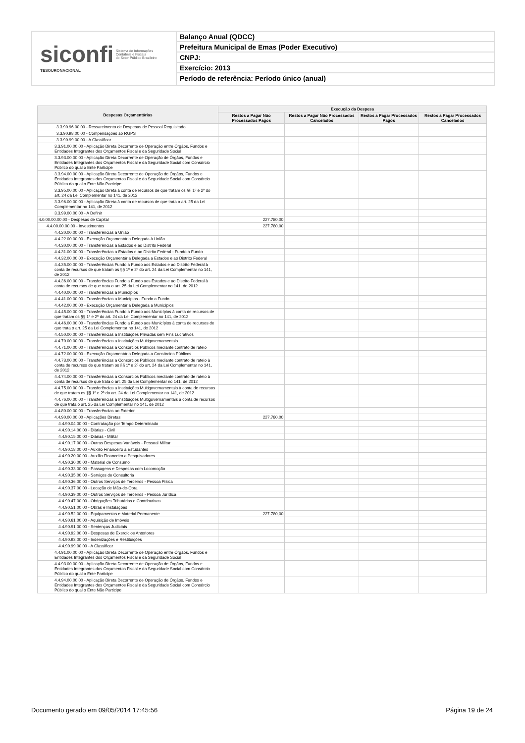siconfi Sistema de Informações
Contábeis e Fiscais
do Setor Público Brasileiro
TESOURONACIONAL
Balanço Anual (QDCC)
Prefeitura Municipal de Emas (Poder Executivo)
CNPJ:
Exercício: 2013
Período de referência: Período único (anual)
| Despesas Orçamentárias | Execução da Despesa | | | |
| --- | --- | --- | --- | --- |
| | Restos a Pagar Não Processados Pagos | Restos a Pagar Não Processados Cancelados | Restos a Pagar Processados Pagos | Restos a Pagar Processados Cancelados |
| 3.3.90.96.00.00 - Ressarcimento de Despesas de Pessoal Requisitado | | | | |
| 3.3.90.98.00.00 - Compensações ao RGPS | | | | |
| 3.3.90.99.00.00 - A Classificar | | | | |
| 3.3.91.00.00.00 - Aplicação Direta Decorrente de Operação entre Órgãos, Fundos e Entidades Integrantes dos Orçamentos Fiscal e da Seguridade Social | | | | |
| 3.3.93.00.00.00 - Aplicação Direta Decorrente de Operação de Órgãos, Fundos e Entidades Integrantes dos Orçamentos Fiscal e da Seguridade Social com Consórcio Público do qual o Ente Participe | | | | |
| 3.3.94.00.00.00 - Aplicação Direta Decorrente de Operação de Órgãos, Fundos e Entidades Integrantes dos Orçamentos Fiscal e da Seguridade Social com Consórcio Público do qual o Ente Não Participe | | | | |
| 3.3.95.00.00.00 - Aplicação Direta à conta de recursos de que tratam os §§ 1º e 2º do art. 24 da Lei Complementar no 141, de 2012 | | | | |
| 3.3.96.00.00.00 - Aplicação Direta à conta de recursos de que trata o art. 25 da Lei Complementar no 141, de 2012 | | | | |
| 3.3.99.00.00.00 - A Definir | | | | |
| 4.0.00.00.00.00 - Despesas de Capital | 227.780,00 | | | |
| 4.4.00.00.00.00 - Investimentos | 227.780,00 | | | |
| 4.4.20.00.00.00 - Transferências à União | | | | |
| 4.4.22.00.00.00 - Execução Orçamentária Delegada à União | | | | |
| 4.4.30.00.00.00 - Transferências a Estados e ao Distrito Federal | | | | |
| 4.4.31.00.00.00 - Transferências a Estados e ao Distrito Federal - Fundo a Fundo | | | | |
| 4.4.32.00.00.00 - Execução Orçamentária Delegada a Estados e ao Distrito Federal | | | | |
| 4.4.35.00.00.00 - Transferências Fundo a Fundo aos Estados e ao Distrito Federal à conta de recursos de que tratam os §§ 1º e 2º do art. 24 da Lei Complementar no 141, de 2012 | | | | |
| 4.4.36.00.00.00 - Transferências Fundo a Fundo aos Estados e ao Distrito Federal à conta de recursos de que trata o art. 25 da Lei Complementar no 141, de 2012 | | | | |
| 4.4.40.00.00.00 - Transferências a Municípios | | | | |
| 4.4.41.00.00.00 - Transferências a Municípios - Fundo a Fundo | | | | |
| 4.4.42.00.00.00 - Execução Orçamentária Delegada a Municípios | | | | |
| 4.4.45.00.00.00 - Transferências Fundo a Fundo aos Municípios à conta de recursos de que tratam os §§ 1º e 2º do art. 24 da Lei Complementar no 141, de 2012 | | | | |
| 4.4.46.00.00.00 - Transferências Fundo a Fundo aos Municípios à conta de recursos de que trata o art. 25 da Lei Complementar no 141, de 2012 | | | | |
| 4.4.50.00.00.00 - Transferências a Instituições Privadas sem Fins Lucrativos | | | | |
| 4.4.70.00.00.00 - Transferências a Instituições Multigovernamentais | | | | |
| 4.4.71.00.00.00 - Transferências a Consórcios Públicos mediante contrato de rateio | | | | |
| 4.4.72.00.00.00 - Execução Orçamentária Delegada a Consórcios Públicos | | | | |
| 4.4.73.00.00.00 - Transferências a Consórcios Públicos mediante contrato de rateio à conta de recursos de que tratam os §§ 1º e 2º do art. 24 da Lei Complementar no 141, de 2012 | | | | |
| 4.4.74.00.00.00 - Transferências a Consórcios Públicos mediante contrato de rateio à conta de recursos de que trata o art. 25 da Lei Complementar no 141, de 2012 | | | | |
| 4.4.75.00.00.00 - Transferências a Instituições Multigovernamentais à conta de recursos de que tratam os §§ 1º e 2º do art. 24 da Lei Complementar no 141, de 2012 | | | | |
| 4.4.76.00.00.00 - Transferências a Instituições Multigovernamentais à conta de recursos de que trata o art. 25 da Lei Complementar no 141, de 2012 | | | | |
| 4.4.80.00.00.00 - Transferências ao Exterior | | | | |
| 4.4.90.00.00.00 - Aplicações Diretas | 227.780,00 | | | |
| 4.4.90.04.00.00 - Contratação por Tempo Determinado | | | | |
| 4.4.90.14.00.00 - Diárias - Civil | | | | |
| 4.4.90.15.00.00 - Diárias - Militar | | | | |
| 4.4.90.17.00.00 - Outras Despesas Variáveis - Pessoal Militar | | | | |
| 4.4.90.18.00.00 - Auxílio Financeiro a Estudantes | | | | |
| 4.4.90.20.00.00 - Auxílio Financeiro a Pesquisadores | | | | |
| 4.4.90.30.00.00 - Material de Consumo | | | | |
| 4.4.90.33.00.00 - Passagens e Despesas com Locomoção | | | | |
| 4.4.90.35.00.00 - Serviços de Consultoria | | | | |
| 4.4.90.36.00.00 - Outros Serviços de Terceiros - Pessoa Física | | | | |
| 4.4.90.37.00.00 - Locação de Mão-de-Obra | | | | |
| 4.4.90.39.00.00 - Outros Serviços de Terceiros - Pessoa Jurídica | | | | |
| 4.4.90.47.00.00 - Obrigações Tributárias e Contributivas | | | | |
| 4.4.90.51.00.00 - Obras e Instalações | | | | |
| 4.4.90.52.00.00 - Equipamentos e Material Permanente | 227.780,00 | | | |
| 4.4.90.61.00.00 - Aquisição de Imóveis | | | | |
| 4.4.90.91.00.00 - Sentenças Judiciais | | | | |
| 4.4.90.92.00.00 - Despesas de Exercícios Anteriores | | | | |
| 4.4.90.93.00.00 - Indenizações e Restituições | | | | |
| 4.4.90.99.00.00 - A Classificar | | | | |
| 4.4.91.00.00.00 - Aplicação Direta Decorrente de Operação entre Órgãos, Fundos e Entidades Integrantes dos Orçamentos Fiscal e da Seguridade Social | | | | |
| 4.4.93.00.00.00 - Aplicação Direta Decorrente de Operação de Órgãos, Fundos e Entidades Integrantes dos Orçamentos Fiscal e da Seguridade Social com Consórcio Público do qual o Ente Participe | | | | |
| 4.4.94.00.00.00 - Aplicação Direta Decorrente de Operação de Órgãos, Fundos e Entidades Integrantes dos Orçamentos Fiscal e da Seguridade Social com Consórcio Público do qual o Ente Não Participe | | | | |
Documento gerado em 09/05/2014 17:45:56 Página 19 de 24